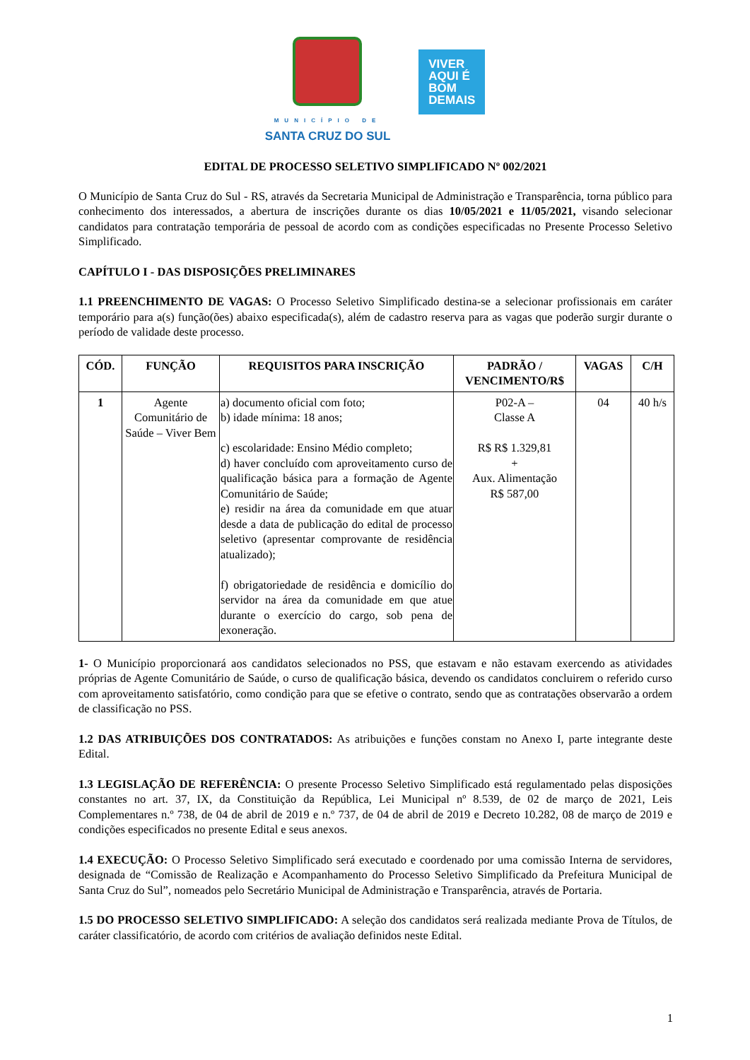MUNICÍPIO DE
SANTA CRUZ DO SUL
VIVER
AQUI É
BOM
DEMAIS
EDITAL DE PROCESSO SELETIVO SIMPLIFICADO Nº 002/2021
O Município de Santa Cruz do Sul - RS, através da Secretaria Municipal de Administração e Transparência, torna público para conhecimento dos interessados, a abertura de inscrições durante os dias 10/05/2021 e 11/05/2021, visando selecionar candidatos para contratação temporária de pessoal de acordo com as condições especificadas no Presente Processo Seletivo Simplificado.
CAPÍTULO I - DAS DISPOSIÇÕES PRELIMINARES
1.1 PREENCHIMENTO DE VAGAS: O Processo Seletivo Simplificado destina-se a selecionar profissionais em caráter temporário para a(s) função(ões) abaixo especificada(s), além de cadastro reserva para as vagas que poderão surgir durante o período de validade deste processo.
| CÓD. | FUNÇÃO | REQUISITOS PARA INSCRIÇÃO | PADRÃO / VENCIMENTO/R$ | VAGAS | C/H |
| --- | --- | --- | --- | --- | --- |
| 1 | Agente Comunitário de Saúde – Viver Bem | a) documento oficial com foto; b) idade mínima: 18 anos; c) escolaridade: Ensino Médio completo; d) haver concluído com aproveitamento curso de qualificação básica para a formação de Agente Comunitário de Saúde; e) residir na área da comunidade em que atuar desde a data de publicação do edital de processo seletivo (apresentar comprovante de residência atualizado); f) obrigatoriedade de residência e domicílio do servidor na área da comunidade em que atue durante o exercício do cargo, sob pena de exoneração. | P02-A – Classe A R$ R$ 1.329,81 + Aux. Alimentação R$ 587,00 | 04 | 40 h/s |
1- O Município proporcionará aos candidatos selecionados no PSS, que estavam e não estavam exercendo as atividades próprias de Agente Comunitário de Saúde, o curso de qualificação básica, devendo os candidatos concluirem o referido curso com aproveitamento satisfatório, como condição para que se efetive o contrato, sendo que as contratações observarão a ordem de classificação no PSS.
1.2 DAS ATRIBUIÇÕES DOS CONTRATADOS: As atribuições e funções constam no Anexo I, parte integrante deste Edital.
1.3 LEGISLAÇÃO DE REFERÊNCIA: O presente Processo Seletivo Simplificado está regulamentado pelas disposições constantes no art. 37, IX, da Constituição da República, Lei Municipal nº 8.539, de 02 de março de 2021, Leis Complementares n.º 738, de 04 de abril de 2019 e n.º 737, de 04 de abril de 2019 e Decreto 10.282, 08 de março de 2019 e condições especificados no presente Edital e seus anexos.
1.4 EXECUÇÃO: O Processo Seletivo Simplificado será executado e coordenado por uma comissão Interna de servidores, designada de “Comissão de Realização e Acompanhamento do Processo Seletivo Simplificado da Prefeitura Municipal de Santa Cruz do Sul”, nomeados pelo Secretário Municipal de Administração e Transparência, através de Portaria.
1.5 DO PROCESSO SELETIVO SIMPLIFICADO: A seleção dos candidatos será realizada mediante Prova de Títulos, de caráter classificatório, de acordo com critérios de avaliação definidos neste Edital.
1